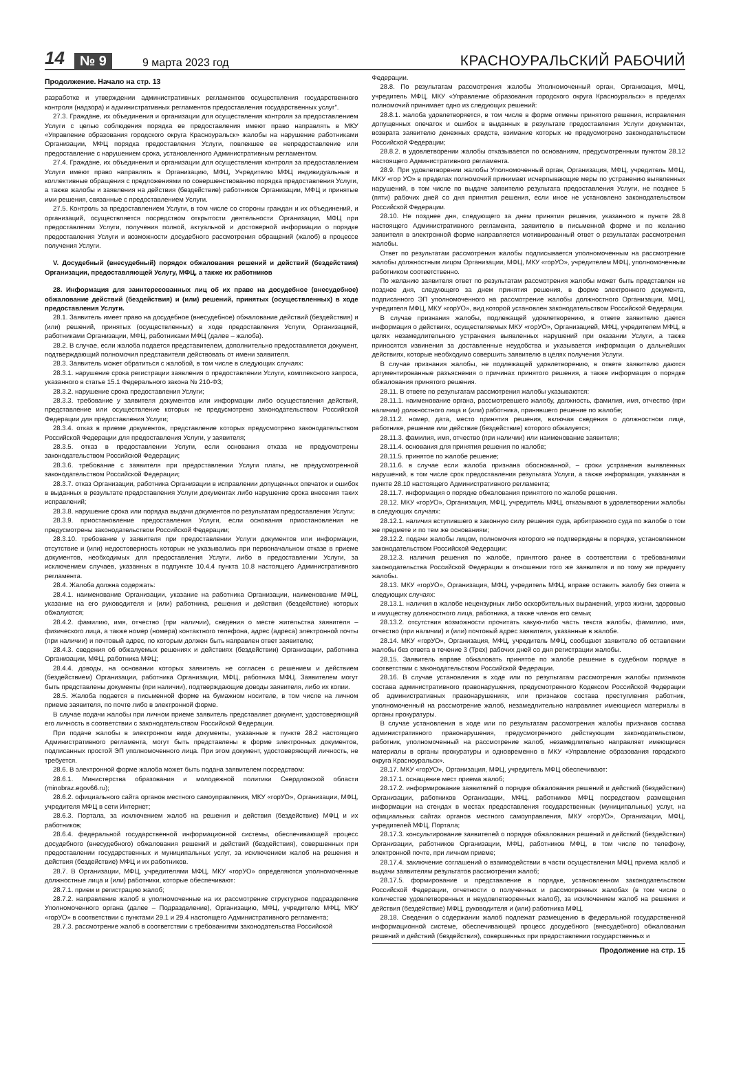14 № 9 9 марта 2023 год КРАСНОУРАЛЬСКИЙ РАБОЧИЙ
Продолжение. Начало на стр. 13
разработке и утверждении административных регламентов осуществления государственного контроля (надзора) и административных регламентов предоставления государственных услуг".
27.3. Граждане, их объединения и организации для осуществления контроля за предоставлением Услуги с целью соблюдения порядка ее предоставления имеют право направлять в МКУ «Управление образования городского округа Красноуральск» жалобы на нарушение работниками Организации, МФЦ порядка предоставления Услуги, повлекшее ее непредоставление или предоставление с нарушением срока, установленного Административным регламентом.
27.4. Граждане, их объединения и организации для осуществления контроля за предоставлением Услуги имеют право направлять в Организацию, МФЦ, Учредителю МФЦ индивидуальные и коллективные обращения с предложениями по совершенствованию порядка предоставления Услуги, а также жалобы и заявления на действия (бездействие) работников Организации, МФЦ и принятые ими решения, связанные с предоставлением Услуги.
27.5. Контроль за предоставлением Услуги, в том числе со стороны граждан и их объединений, и организаций, осуществляется посредством открытости деятельности Организации, МФЦ при предоставлении Услуги, получения полной, актуальной и достоверной информации о порядке предоставления Услуги и возможности досудебного рассмотрения обращений (жалоб) в процессе получения Услуги.
V. Досудебный (внесудебный) порядок обжалования решений и действий (бездействия) Организации, предоставляющей Услугу, МФЦ, а также их работников
28. Информация для заинтересованных лиц об их праве на досудебное (внесудебное) обжалование действий (бездействия) и (или) решений, принятых (осуществленных) в ходе предоставления Услуги.
28.1. Заявитель имеет право на досудебное (внесудебное) обжалование действий (бездействия) и (или) решений, принятых (осуществленных) в ходе предоставления Услуги, Организацией, работниками Организации, МФЦ, работниками МФЦ (далее – жалоба).
28.2. В случае, если жалоба подается представителем, дополнительно предоставляется документ, подтверждающий полномочия представителя действовать от имени заявителя.
28.3. Заявитель может обратиться с жалобой, в том числе в следующих случаях:
28.3.1. нарушение срока регистрации заявления о предоставлении Услуги, комплексного запроса, указанного в статье 15.1 Федерального закона № 210-ФЗ;
28.3.2. нарушение срока предоставления Услуги;
28.3.3. требование у заявителя документов или информации либо осуществления действий, представление или осуществление которых не предусмотрено законодательством Российской Федерации для предоставления Услуги;
28.3.4. отказ в приеме документов, представление которых предусмотрено законодательством Российской Федерации для предоставления Услуги, у заявителя;
28.3.5. отказ в предоставлении Услуги, если основания отказа не предусмотрены законодательством Российской Федерации;
28.3.6. требование с заявителя при предоставлении Услуги платы, не предусмотренной законодательством Российской Федерации;
28.3.7. отказ Организации, работника Организации в исправлении допущенных опечаток и ошибок в выданных в результате предоставления Услуги документах либо нарушение срока внесения таких исправлений;
28.3.8. нарушение срока или порядка выдачи документов по результатам предоставления Услуги;
28.3.9. приостановление предоставления Услуги, если основания приостановления не предусмотрены законодательством Российской Федерации;
28.3.10. требование у заявителя при предоставлении Услуги документов или информации, отсутствие и (или) недостоверность которых не указывались при первоначальном отказе в приеме документов, необходимых для предоставления Услуги, либо в предоставлении Услуги, за исключением случаев, указанных в подпункте 10.4.4 пункта 10.8 настоящего Административного регламента.
28.4. Жалоба должна содержать:
28.4.1. наименование Организации, указание на работника Организации, наименование МФЦ, указание на его руководителя и (или) работника, решения и действия (бездействие) которых обжалуются;
28.4.2. фамилию, имя, отчество (при наличии), сведения о месте жительства заявителя – физического лица, а также номер (номера) контактного телефона, адрес (адреса) электронной почты (при наличии) и почтовый адрес, по которым должен быть направлен ответ заявителю;
28.4.3. сведения об обжалуемых решениях и действиях (бездействии) Организации, работника Организации, МФЦ, работника МФЦ;
28.4.4. доводы, на основании которых заявитель не согласен с решением и действием (бездействием) Организации, работника Организации, МФЦ, работника МФЦ. Заявителем могут быть представлены документы (при наличии), подтверждающие доводы заявителя, либо их копии.
28.5. Жалоба подается в письменной форме на бумажном носителе, в том числе на личном приеме заявителя, по почте либо в электронной форме.
В случае подачи жалобы при личном приеме заявитель представляет документ, удостоверяющий его личность в соответствии с законодательством Российской Федерации.
При подаче жалобы в электронном виде документы, указанные в пункте 28.2 настоящего Административного регламента, могут быть представлены в форме электронных документов, подписанных простой ЭП уполномоченного лица. При этом документ, удостоверяющий личность, не требуется.
28.6. В электронной форме жалоба может быть подана заявителем посредством:
28.6.1. Министерства образования и молодежной политики Свердловской области (minobraz.egov66.ru);
28.6.2. официального сайта органов местного самоуправления, МКУ «горУО», Организации, МФЦ, учредителя МФЦ в сети Интернет;
28.6.3. Портала, за исключением жалоб на решения и действия (бездействие) МФЦ и их работников;
28.6.4. федеральной государственной информационной системы, обеспечивающей процесс досудебного (внесудебного) обжалования решений и действий (бездействия), совершенных при предоставлении государственных и муниципальных услуг, за исключением жалоб на решения и действия (бездействие) МФЦ и их работников.
28.7. В Организации, МФЦ, учредителями МФЦ, МКУ «горУО» определяются уполномоченные должностные лица и (или) работники, которые обеспечивают:
28.7.1. прием и регистрацию жалоб;
28.7.2. направление жалоб в уполномоченные на их рассмотрение структурное подразделение Уполномоченного органа (далее – Подразделение), Организацию, МФЦ, учредителю МФЦ, МКУ «горУО» в соответствии с пунктами 29.1 и 29.4 настоящего Административного регламента;
28.7.3. рассмотрение жалоб в соответствии с требованиями законодательства Российской
Федерации.
28.8. По результатам рассмотрения жалобы Уполномоченный орган, Организация, МФЦ, учредитель МФЦ, МКУ «Управление образования городского округа Красноуральск» в пределах полномочий принимает одно из следующих решений:
28.8.1. жалоба удовлетворяется, в том числе в форме отмены принятого решения, исправления допущенных опечаток и ошибок в выданных в результате предоставления Услуги документах, возврата заявителю денежных средств, взимание которых не предусмотрено законодательством Российской Федерации;
28.8.2. в удовлетворении жалобы отказывается по основаниям, предусмотренным пунктом 28.12 настоящего Административного регламента.
28.9. При удовлетворении жалобы Уполномоченный орган, Организация, МФЦ, учредитель МФЦ, МКУ «гор УО» в пределах полномочий принимает исчерпывающие меры по устранению выявленных нарушений, в том числе по выдаче заявителю результата предоставления Услуги, не позднее 5 (пяти) рабочих дней со дня принятия решения, если иное не установлено законодательством Российской Федерации.
28.10. Не позднее дня, следующего за днем принятия решения, указанного в пункте 28.8 настоящего Административного регламента, заявителю в письменной форме и по желанию заявителя в электронной форме направляется мотивированный ответ о результатах рассмотрения жалобы.
Ответ по результатам рассмотрения жалобы подписывается уполномоченным на рассмотрение жалобы должностным лицом Организации, МФЦ, МКУ «горУО», учредителем МФЦ, уполномоченным работником соответственно.
По желанию заявителя ответ по результатам рассмотрения жалобы может быть представлен не позднее дня, следующего за днем принятия решения, в форме электронного документа, подписанного ЭП уполномоченного на рассмотрение жалобы должностного Организации, МФЦ, учредителя МФЦ, МКУ «горУО», вид которой установлен законодательством Российской Федерации.
В случае признания жалобы, подлежащей удовлетворению, в ответе заявителю дается информация о действиях, осуществляемых МКУ «горУО», Организацией, МФЦ, учредителем МФЦ, в целях незамедлительного устранения выявленных нарушений при оказании Услуги, а также приносятся извинения за доставленные неудобства и указывается информация о дальнейших действиях, которые необходимо совершить заявителю в целях получения Услуги.
В случае признания жалобы, не подлежащей удовлетворению, в ответе заявителю даются аргументированные разъяснения о причинах принятого решения, а также информация о порядке обжалования принятого решения.
28.11. В ответе по результатам рассмотрения жалобы указываются:
28.11.1. наименование органа, рассмотревшего жалобу, должность, фамилия, имя, отчество (при наличии) должностного лица и (или) работника, принявшего решение по жалобе;
28.11.2. номер, дата, место принятия решения, включая сведения о должностном лице, работнике, решение или действие (бездействие) которого обжалуется;
28.11.3. фамилия, имя, отчество (при наличии) или наименование заявителя;
28.11.4. основания для принятия решения по жалобе;
28.11.5. принятое по жалобе решение;
28.11.6. в случае если жалоба признана обоснованной, – сроки устранения выявленных нарушений, в том числе срок предоставления результата Услуги, а также информация, указанная в пункте 28.10 настоящего Административного регламента;
28.11.7. информация о порядке обжалования принятого по жалобе решения.
28.12. МКУ «горУО», Организация, МФЦ, учредитель МФЦ, отказывают в удовлетворении жалобы в следующих случаях:
28.12.1. наличия вступившего в законную силу решения суда, арбитражного суда по жалобе о том же предмете и по тем же основаниям;
28.12.2. подачи жалобы лицом, полномочия которого не подтверждены в порядке, установленном законодательством Российской Федерации;
28.12.3. наличия решения по жалобе, принятого ранее в соответствии с требованиями законодательства Российской Федерации в отношении того же заявителя и по тому же предмету жалобы.
28.13. МКУ «горУО», Организация, МФЦ, учредитель МФЦ, вправе оставить жалобу без ответа в следующих случаях:
28.13.1. наличия в жалобе нецензурных либо оскорбительных выражений, угроз жизни, здоровью и имуществу должностного лица, работника, а также членов его семьи;
28.13.2. отсутствия возможности прочитать какую-либо часть текста жалобы, фамилию, имя, отчество (при наличии) и (или) почтовый адрес заявителя, указанные в жалобе.
28.14. МКУ «горУО», Организация, МФЦ, учредитель МФЦ, сообщают заявителю об оставлении жалобы без ответа в течение 3 (Трех) рабочих дней со дня регистрации жалобы.
28.15. Заявитель вправе обжаловать принятое по жалобе решение в судебном порядке в соответствии с законодательством Российской Федерации.
28.16. В случае установления в ходе или по результатам рассмотрения жалобы признаков состава административного правонарушения, предусмотренного Кодексом Российской Федерации об административных правонарушениях, или признаков состава преступления работник, уполномоченный на рассмотрение жалоб, незамедлительно направляет имеющиеся материалы в органы прокуратуры.
В случае установления в ходе или по результатам рассмотрения жалобы признаков состава административного правонарушения, предусмотренного действующим законодательством, работник, уполномоченный на рассмотрение жалоб, незамедлительно направляет имеющиеся материалы в органы прокуратуры и одновременно в МКУ «Управление образования городского округа Красноуральск».
28.17. МКУ «горУО», Организация, МФЦ, учредитель МФЦ обеспечивают:
28.17.1. оснащение мест приема жалоб;
28.17.2. информирование заявителей о порядке обжалования решений и действий (бездействия) Организации, работников Организации, МФЦ, работников МФЦ посредством размещения информации на стендах в местах предоставления государственных (муниципальных) услуг, на официальных сайтах органов местного самоуправления, МКУ «горУО», Организации, МФЦ, учредителей МФЦ, Портала;
28.17.3. консультирование заявителей о порядке обжалования решений и действий (бездействия) Организации, работников Организации, МФЦ, работников МФЦ, в том числе по телефону, электронной почте, при личном приеме;
28.17.4. заключение соглашений о взаимодействии в части осуществления МФЦ приема жалоб и выдачи заявителям результатов рассмотрения жалоб;
28.17.5. формирование и представление в порядке, установленном законодательством Российской Федерации, отчетности о полученных и рассмотренных жалобах (в том числе о количестве удовлетворенных и неудовлетворенных жалоб), за исключением жалоб на решения и действия (бездействие) МФЦ, руководителя и (или) работника МФЦ.
28.18. Сведения о содержании жалоб подлежат размещению в федеральной государственной информационной системе, обеспечивающей процесс досудебного (внесудебного) обжалования решений и действий (бездействия), совершенных при предоставлении государственных и
Продолжение на стр. 15